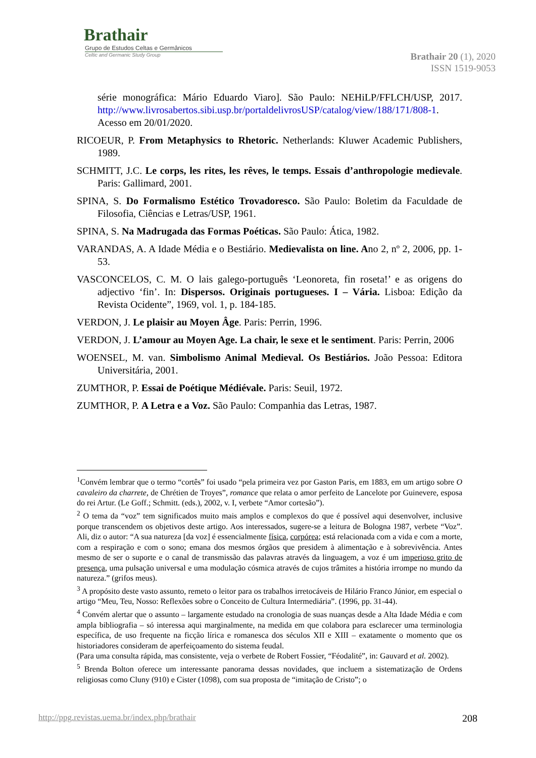Brathair
Grupo de Estudos Celtas e Germânicos
Celtic and Germanic Study Group
Brathair 20 (1), 2020
ISSN 1519-9053
série monográfica: Mário Eduardo Viaro]. São Paulo: NEHiLP/FFLCH/USP, 2017. http://www.livrosabertos.sibi.usp.br/portaldelivrosUSP/catalog/view/188/171/808-1. Acesso em 20/01/2020.
RICOEUR, P. From Metaphysics to Rhetoric. Netherlands: Kluwer Academic Publishers, 1989.
SCHMITT, J.C. Le corps, les rites, les rêves, le temps. Essais d’anthropologie medievale. Paris: Gallimard, 2001.
SPINA, S. Do Formalismo Estético Trovadoresco. São Paulo: Boletim da Faculdade de Filosofia, Ciências e Letras/USP, 1961.
SPINA, S. Na Madrugada das Formas Poéticas. São Paulo: Ática, 1982.
VARANDAS, A. A Idade Média e o Bestiário. Medievalista on line. Ano 2, nº 2, 2006, pp. 1-53.
VASCONCELOS, C. M. O lais galego-português ‘Leonoreta, fin roseta!’ e as origens do adjectivo ‘fin’. In: Dispersos. Originais portugueses. I – Vária. Lisboa: Edição da Revista Ocidente”, 1969, vol. 1, p. 184-185.
VERDON, J. Le plaisir au Moyen Âge. Paris: Perrin, 1996.
VERDON, J. L’amour au Moyen Age. La chair, le sexe et le sentiment. Paris: Perrin, 2006
WOENSEL, M. van. Simbolismo Animal Medieval. Os Bestiários. João Pessoa: Editora Universitária, 2001.
ZUMTHOR, P. Essai de Poétique Médiévale. Paris: Seuil, 1972.
ZUMTHOR, P. A Letra e a Voz. São Paulo: Companhia das Letras, 1987.
<sup>1</sup> Convém lembrar que o termo “cortês” foi usado “pela primeira vez por Gaston Paris, em 1883, em um artigo sobre O cavaleiro da charrete, de Chrétien de Troyes”, romance que relata o amor perfeito de Lancelote por Guinevere, esposa do rei Artur. (Le Goff.; Schmitt. (eds.), 2002, v. I, verbete “Amor cortesão”).
<sup>2</sup> O tema da “voz” tem significados muito mais amplos e complexos do que é possível aqui desenvolver, inclusive porque transcendem os objetivos deste artigo. Aos interessados, sugere-se a leitura de Bologna 1987, verbete “Voz”. Ali, diz o autor: “A sua natureza [da voz] é essencialmente física, corpórea; está relacionada com a vida e com a morte, com a respiração e com o sono; emana dos mesmos órgãos que presidem à alimentação e à sobrevivência. Antes mesmo de ser o suporte e o canal de transmissão das palavras através da linguagem, a voz é um imperioso grito de presença, uma pulsação universal e uma modulação cósmica através de cujos trâmites a história irrompe no mundo da natureza.” (grifos meus).
<sup>3</sup> A propósito deste vasto assunto, remeto o leitor para os trabalhos irretocáveis de Hilário Franco Júnior, em especial o artigo “Meu, Teu, Nosso: Reflexões sobre o Conceito de Cultura Intermediária”. (1996, pp. 31-44).
<sup>4</sup> Convém alertar que o assunto – largamente estudado na cronologia de suas nuanças desde a Alta Idade Média e com ampla bibliografia – só interessa aqui marginalmente, na medida em que colabora para esclarecer uma terminologia específica, de uso frequente na ficção lírica e romanesca dos séculos XII e XIII – exatamente o momento que os historiadores consideram de aperfeiçoamento do sistema feudal.
(Para uma consulta rápida, mas consistente, veja o verbete de Robert Fossier, “Féodalité”, in: Gauvard et al. 2002).
<sup>5</sup> Brenda Bolton oferece um interessante panorama dessas novidades, que incluem a sistematização de Ordens religiosas como Cluny (910) e Cister (1098), com sua proposta de “imitação de Cristo”; o
http://ppg.revistas.uema.br/index.php/brathair 208